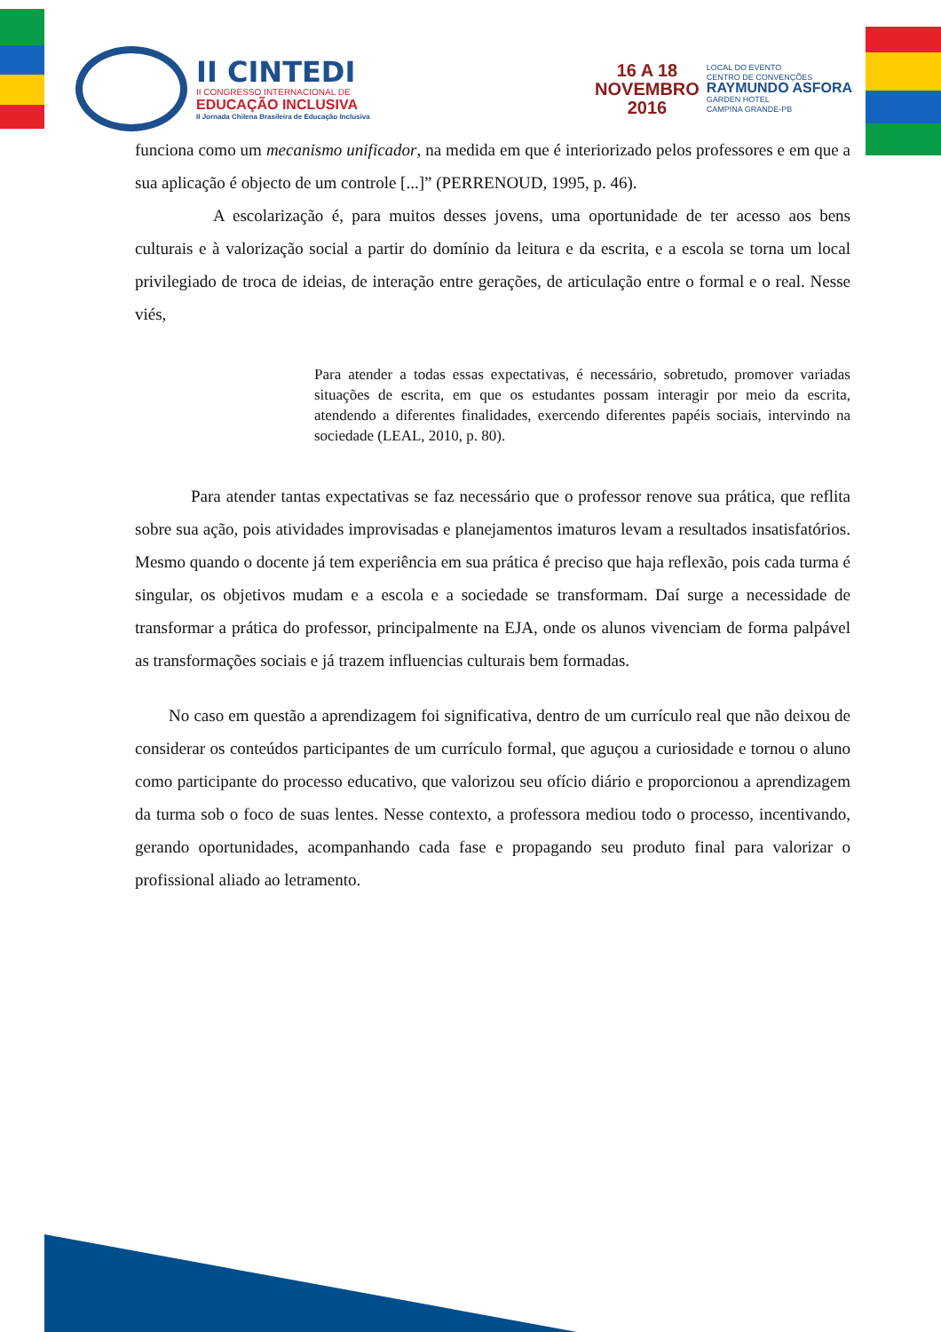II CINTEDI
II CONGRESSO INTERNACIONAL DE
EDUCAÇÃO INCLUSIVA
II Jornada Chilena Brasileira de Educação Inclusiva
16 A 18
NOVEMBRO
2016
LOCAL DO EVENTO
CENTRO DE CONVENÇÕES
RAYMUNDO ASFORA
GARDEN HOTEL
CAMPINA GRANDE-PB
funciona como um mecanismo unificador, na medida em que é interiorizado pelos professores e em que a sua aplicação é objecto de um controle [...]” (PERRENOUD, 1995, p. 46).
A escolarização é, para muitos desses jovens, uma oportunidade de ter acesso aos bens culturais e à valorização social a partir do domínio da leitura e da escrita, e a escola se torna um local privilegiado de troca de ideias, de interação entre gerações, de articulação entre o formal e o real. Nesse viés,
Para atender a todas essas expectativas, é necessário, sobretudo, promover variadas situações de escrita, em que os estudantes possam interagir por meio da escrita, atendendo a diferentes finalidades, exercendo diferentes papéis sociais, intervindo na sociedade (LEAL, 2010, p. 80).
Para atender tantas expectativas se faz necessário que o professor renove sua prática, que reflita sobre sua ação, pois atividades improvisadas e planejamentos imaturos levam a resultados insatisfatórios. Mesmo quando o docente já tem experiência em sua prática é preciso que haja reflexão, pois cada turma é singular, os objetivos mudam e a escola e a sociedade se transformam. Daí surge a necessidade de transformar a prática do professor, principalmente na EJA, onde os alunos vivenciam de forma palpável as transformações sociais e já trazem influencias culturais bem formadas.
No caso em questão a aprendizagem foi significativa, dentro de um currículo real que não deixou de considerar os conteúdos participantes de um currículo formal, que aguçou a curiosidade e tornou o aluno como participante do processo educativo, que valorizou seu ofício diário e proporcionou a aprendizagem da turma sob o foco de suas lentes. Nesse contexto, a professora mediou todo o processo, incentivando, gerando oportunidades, acompanhando cada fase e propagando seu produto final para valorizar o profissional aliado ao letramento.